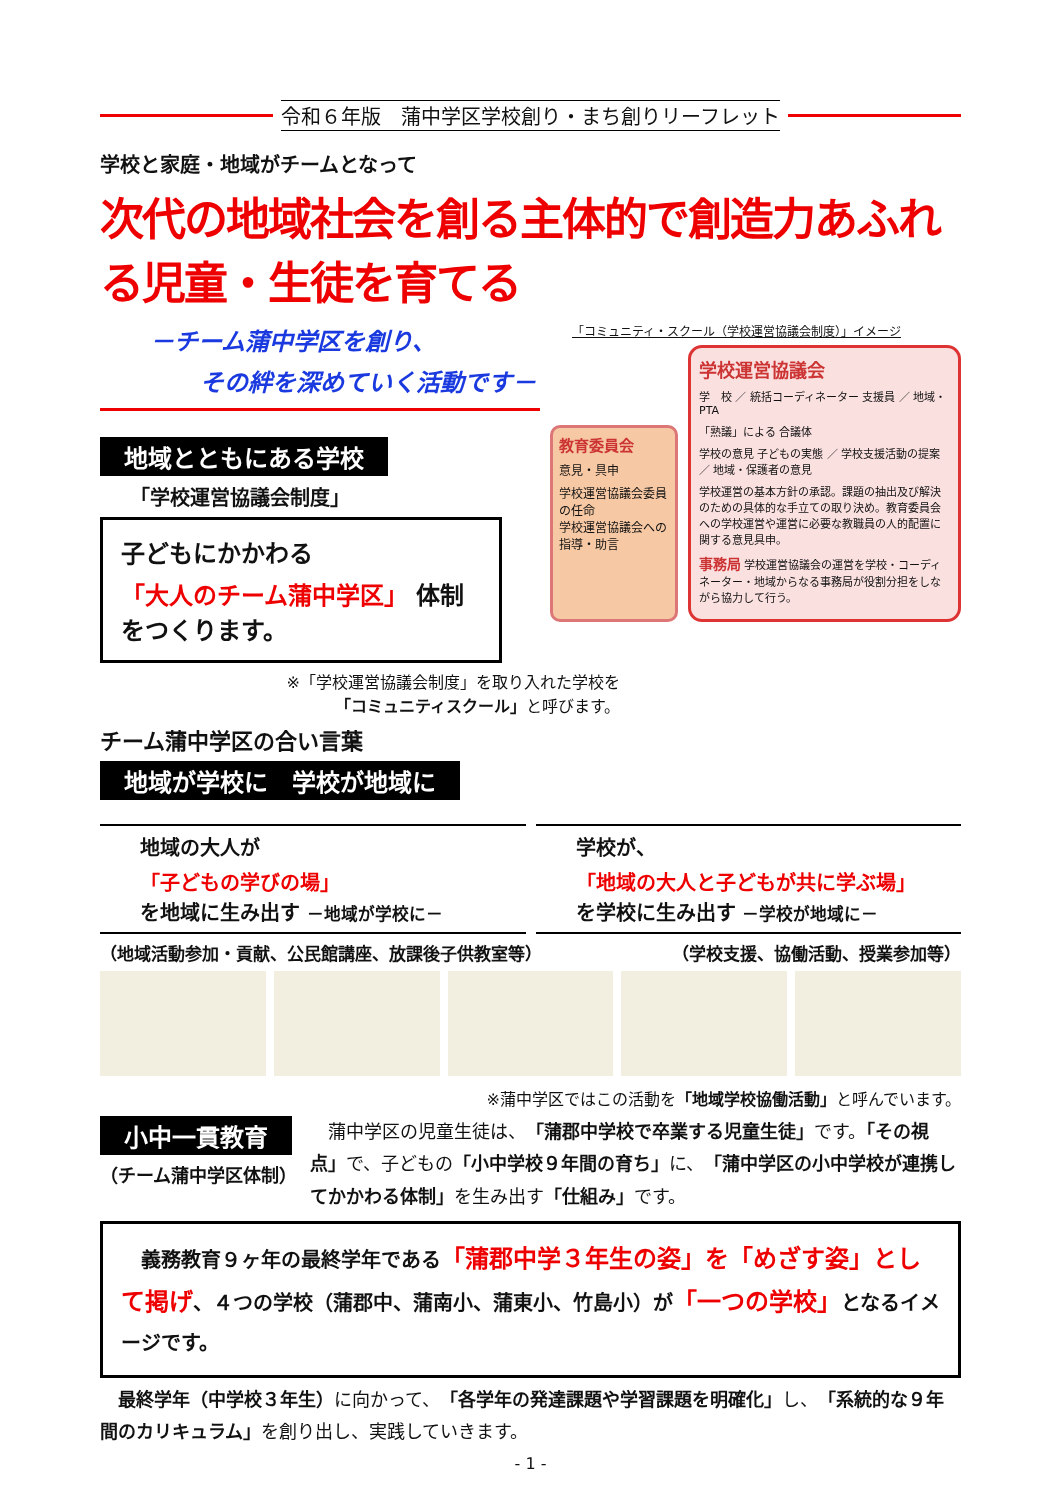令和６年版　蒲中学区学校創り・まち創りリーフレット
学校と家庭・地域がチームとなって
次代の地域社会を創る主体的で創造力あふれる児童・生徒を育てる
－チーム蒲中学区を創り、
その絆を深めていく活動です－
地域とともにある学校
「学校運営協議会制度」
子どもにかかわる
「大人のチーム蒲中学区」 体制
をつくります。
※「学校運営協議会制度」を取り入れた学校を
「コミュニティスクール」と呼びます。
チーム蒲中学区の合い言葉
地域が学校に　学校が地域に
「コミュニティ・スクール（学校運営協議会制度）」イメージ
教育委員会
意見・具申
学校運営協議会委員の任命
学校運営協議会への指導・助言
学校運営協議会
学　校 ／ 統括コーディネーター 支援員 ／ 地域・PTA
「熟議」による 合議体
学校の意見 子どもの実態 ／ 学校支援活動の提案 ／ 地域・保護者の意見
学校運営の基本方針の承認。課題の抽出及び解決のための具体的な手立ての取り決め。教育委員会への学校運営や運営に必要な教職員の人的配置に関する意見具申。
事務局 学校運営協議会の運営を学校・コーディネーター・地域からなる事務局が役割分担をしながら協力して行う。
地域の大人が
「子どもの学びの場」
を地域に生み出す －地域が学校に－
学校が、
「地域の大人と子どもが共に学ぶ場」
を学校に生み出す －学校が地域に－
（地域活動参加・貢献、公民館講座、放課後子供教室等）
（学校支援、協働活動、授業参加等）
※蒲中学区ではこの活動を「地域学校協働活動」と呼んでいます。
小中一貫教育
（チーム蒲中学区体制）
　蒲中学区の児童生徒は、「蒲郡中学校で卒業する児童生徒」です。「その視点」で、子どもの「小中学校９年間の育ち」に、「蒲中学区の小中学校が連携してかかわる体制」を生み出す「仕組み」です。
　義務教育９ヶ年の最終学年である「蒲郡中学３年生の姿」を「めざす姿」として掲げ、４つの学校（蒲郡中、蒲南小、蒲東小、竹島小）が「一つの学校」となるイメージです。
　最終学年（中学校３年生）に向かって、「各学年の発達課題や学習課題を明確化」し、「系統的な９年間のカリキュラム」を創り出し、実践していきます。
- 1 -